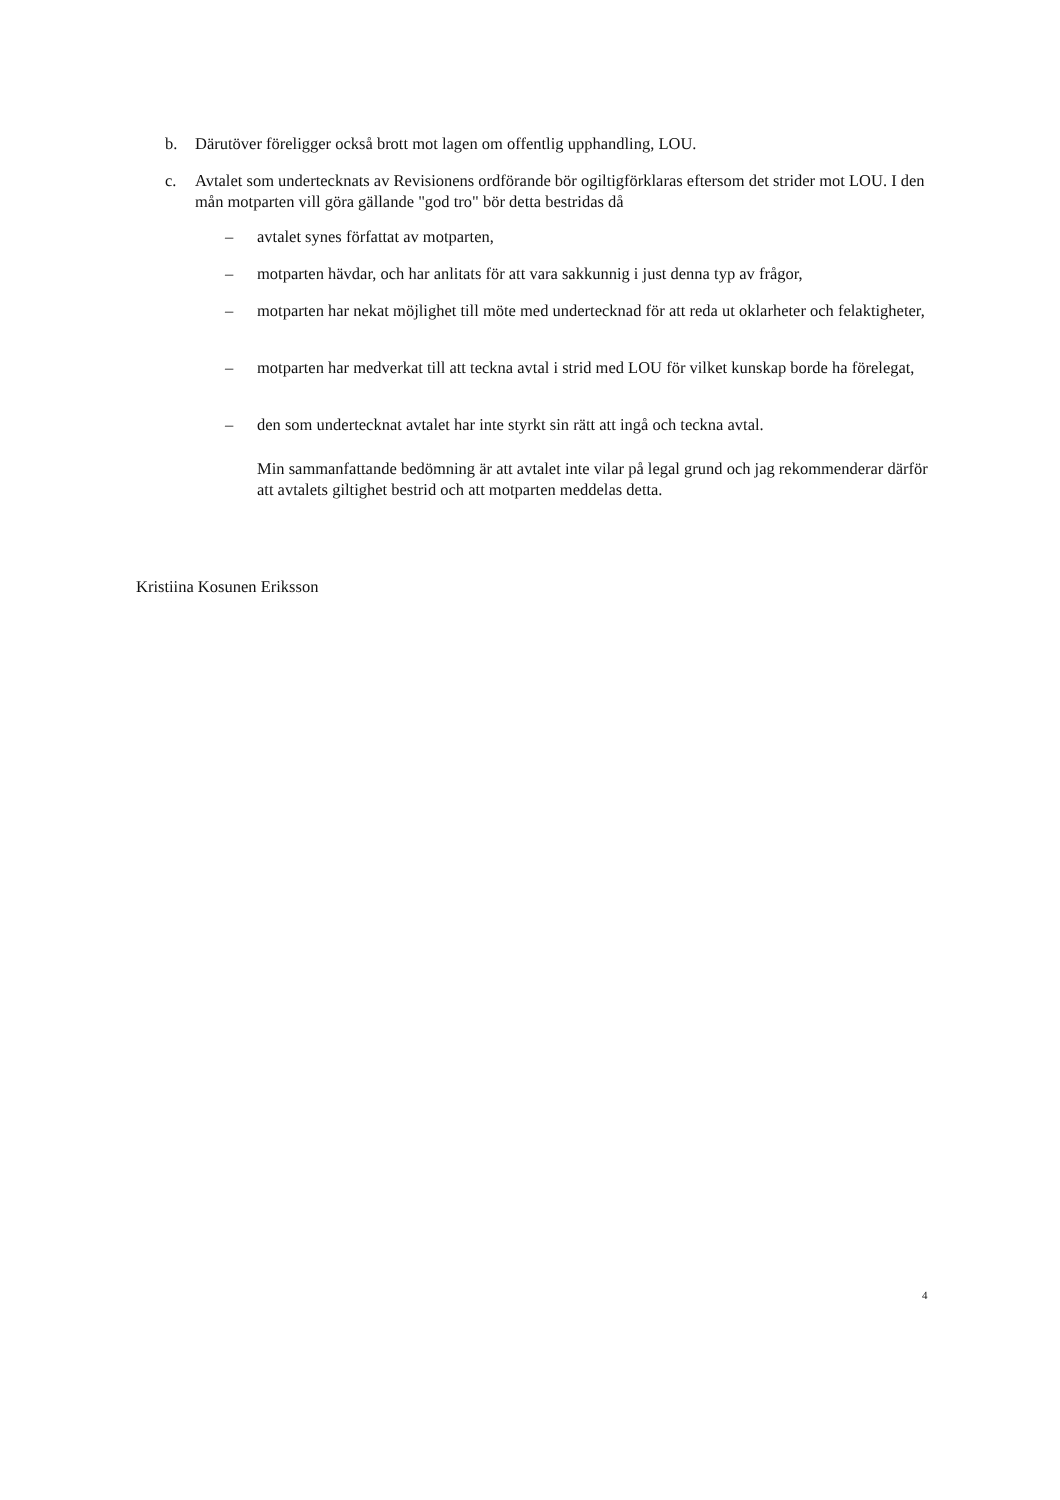b. Därutöver föreligger också brott mot lagen om offentlig upphandling, LOU.
c. Avtalet som undertecknats av Revisionens ordförande bör ogiltigförklaras eftersom det strider mot LOU. I den mån motparten vill göra gällande "god tro" bör detta bestridas då
– avtalet synes författat av motparten,
– motparten hävdar, och har anlitats för att vara sakkunnig i just denna typ av frågor,
– motparten har nekat möjlighet till möte med undertecknad för att reda ut oklarheter och felaktigheter,
– motparten har medverkat till att teckna avtal i strid med LOU för vilket kunskap borde ha förelegat,
– den som undertecknat avtalet har inte styrkt sin rätt att ingå och teckna avtal.
Min sammanfattande bedömning är att avtalet inte vilar på legal grund och jag rekommenderar därför att avtalets giltighet bestrid och att motparten meddelas detta.
Kristiina Kosunen Eriksson
4